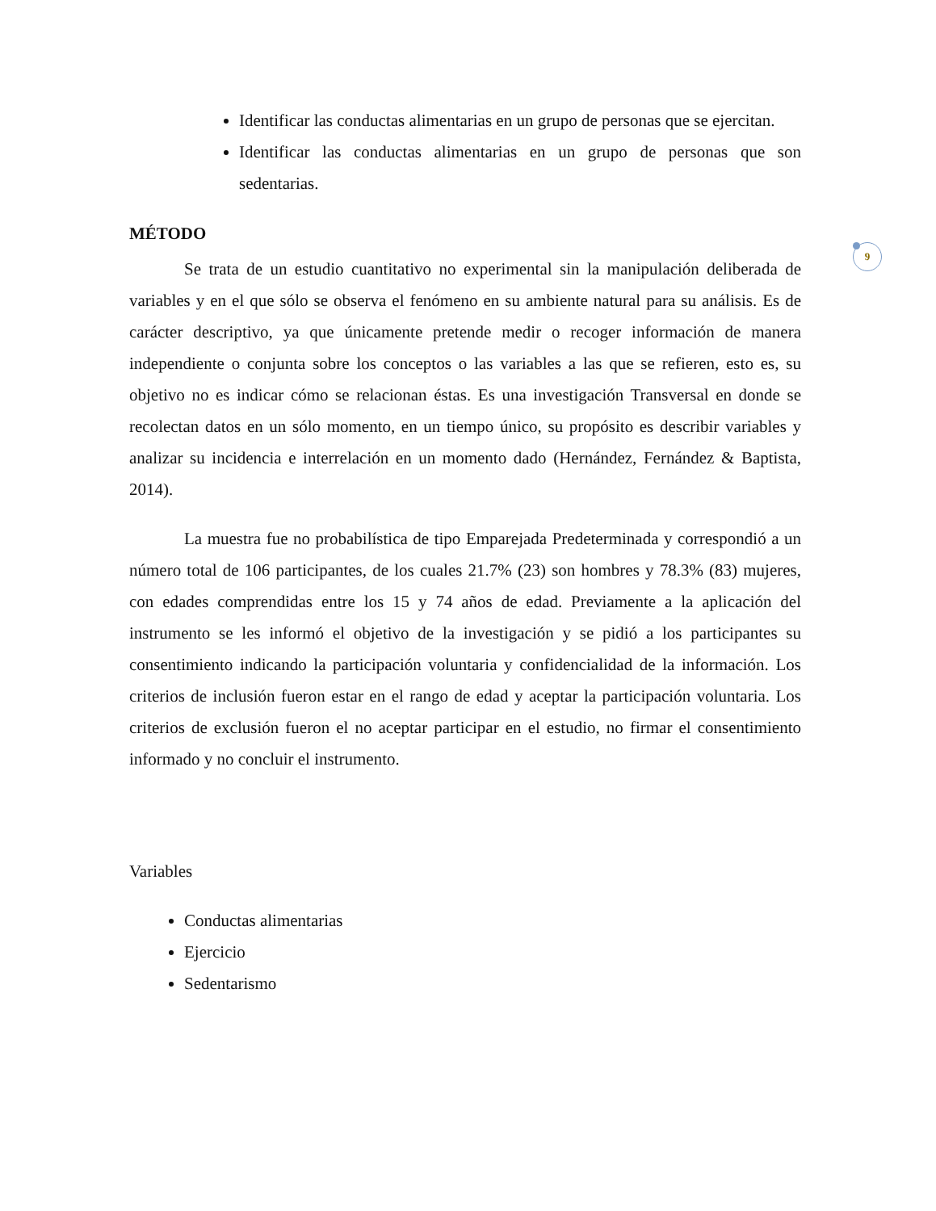9
Identificar las conductas alimentarias en un grupo de personas que se ejercitan.
Identificar las conductas alimentarias en un grupo de personas que son sedentarias.
MÉTODO
Se trata de un estudio cuantitativo no experimental sin la manipulación deliberada de variables y en el que sólo se observa el fenómeno en su ambiente natural para su análisis. Es de carácter descriptivo, ya que únicamente pretende medir o recoger información de manera independiente o conjunta sobre los conceptos o las variables a las que se refieren, esto es, su objetivo no es indicar cómo se relacionan éstas. Es una investigación Transversal en donde se recolectan datos en un sólo momento, en un tiempo único, su propósito es describir variables y analizar su incidencia e interrelación en un momento dado (Hernández, Fernández & Baptista, 2014).
La muestra fue no probabilística de tipo Emparejada Predeterminada y correspondió a un número total de 106 participantes, de los cuales 21.7% (23) son hombres y 78.3% (83) mujeres, con edades comprendidas entre los 15 y 74 años de edad. Previamente a la aplicación del instrumento se les informó el objetivo de la investigación y se pidió a los participantes su consentimiento indicando la participación voluntaria y confidencialidad de la información. Los criterios de inclusión fueron estar en el rango de edad y aceptar la participación voluntaria. Los criterios de exclusión fueron el no aceptar participar en el estudio, no firmar el consentimiento informado y no concluir el instrumento.
Variables
Conductas alimentarias
Ejercicio
Sedentarismo